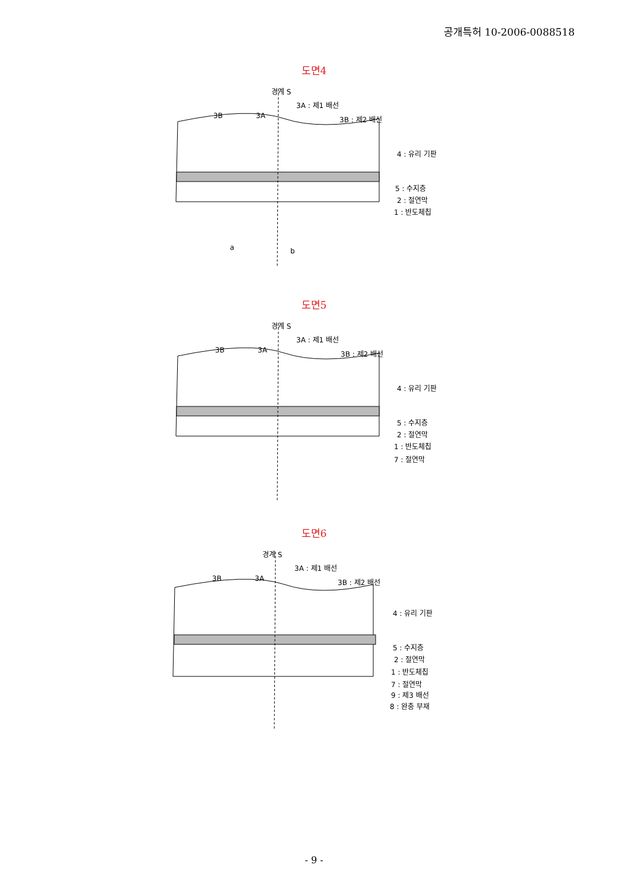공개특허 10-2006-0088518
도면4
경계 S
3A : 제1 배선
3B 3A 3B : 제2 배선
4 : 유리 기판
5 : 수지층
2 : 절연막
1 : 반도체칩
a b
도면5
경계 S
3A : 제1 배선
3B 3A 3B : 제2 배선
4 : 유리 기판
5 : 수지층
2 : 절연막
1 : 반도체칩
7 : 절연막
도면6
경계 S
3A : 제1 배선
3B 3A 3B : 제2 배선
4 : 유리 기판
5 : 수지층
2 : 절연막
1 : 반도체칩
7 : 절연막
9 : 제3 배선
8 : 완충 부재
- 9 -